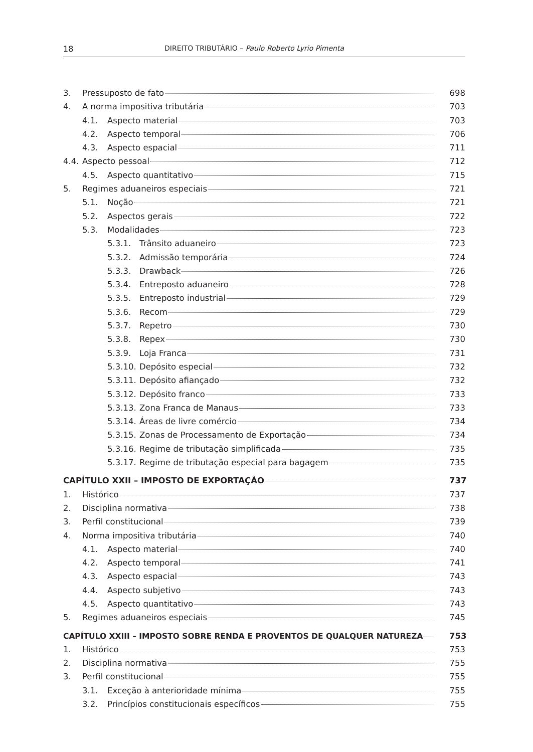18 DIREITO TRIBUTÁRIO – Paulo Roberto Lyrio Pimenta
3. Pressuposto de fato 698
4. A norma impositiva tributária 703
4.1. Aspecto material 703
4.2. Aspecto temporal 706
4.3. Aspecto espacial 711
4.4. Aspecto pessoal 712
4.5. Aspecto quantitativo 715
5. Regimes aduaneiros especiais 721
5.1. Noção 721
5.2. Aspectos gerais 722
5.3. Modalidades 723
5.3.1. Trânsito aduaneiro 723
5.3.2. Admissão temporária 724
5.3.3. Drawback 726
5.3.4. Entreposto aduaneiro 728
5.3.5. Entreposto industrial 729
5.3.6. Recom 729
5.3.7. Repetro 730
5.3.8. Repex 730
5.3.9. Loja Franca 731
5.3.10. Depósito especial 732
5.3.11. Depósito afiançado 732
5.3.12. Depósito franco 733
5.3.13. Zona Franca de Manaus 733
5.3.14. Áreas de livre comércio 734
5.3.15. Zonas de Processamento de Exportação 734
5.3.16. Regime de tributação simplificada 735
5.3.17. Regime de tributação especial para bagagem 735
CAPÍTULO XXII – IMPOSTO DE EXPORTAÇÃO 737
1. Histórico 737
2. Disciplina normativa 738
3. Perfil constitucional 739
4. Norma impositiva tributária 740
4.1. Aspecto material 740
4.2. Aspecto temporal 741
4.3. Aspecto espacial 743
4.4. Aspecto subjetivo 743
4.5. Aspecto quantitativo 743
5. Regimes aduaneiros especiais 745
CAPÍTULO XXIII – IMPOSTO SOBRE RENDA E PROVENTOS DE QUALQUER NATUREZA 753
1. Histórico 753
2. Disciplina normativa 755
3. Perfil constitucional 755
3.1. Exceção à anterioridade mínima 755
3.2. Princípios constitucionais específicos 755